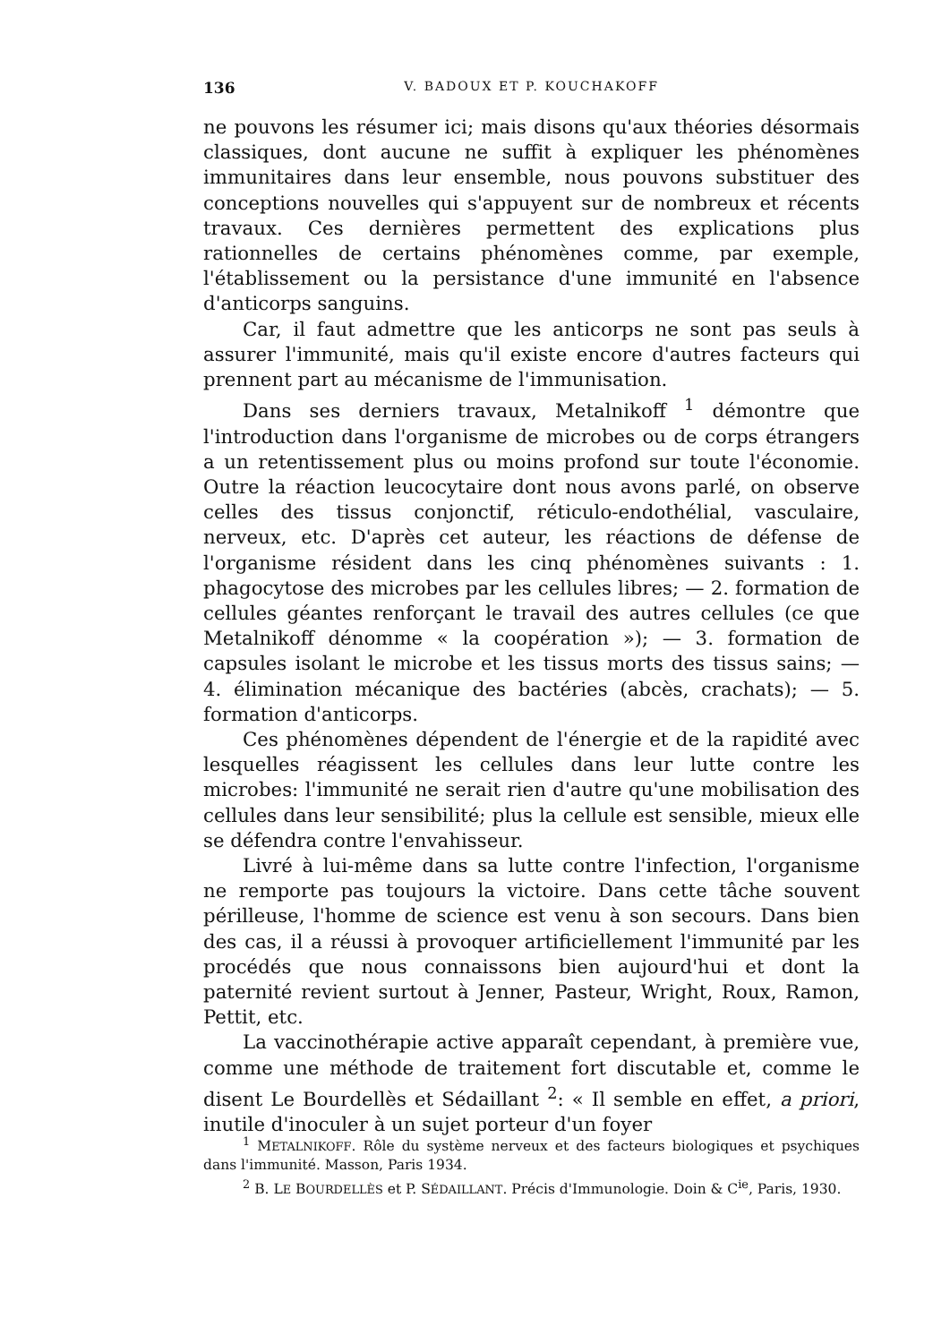136 V. BADOUX ET P. KOUCHAKOFF
ne pouvons les résumer ici; mais disons qu'aux théories désormais classiques, dont aucune ne suffit à expliquer les phénomènes immunitaires dans leur ensemble, nous pouvons substituer des conceptions nouvelles qui s'appuyent sur de nombreux et récents travaux. Ces dernières permettent des explications plus rationnelles de certains phénomènes comme, par exemple, l'établissement ou la persistance d'une immunité en l'absence d'anticorps sanguins.
Car, il faut admettre que les anticorps ne sont pas seuls à assurer l'immunité, mais qu'il existe encore d'autres facteurs qui prennent part au mécanisme de l'immunisation.
Dans ses derniers travaux, Metalnikoff <sup>1</sup> démontre que l'introduction dans l'organisme de microbes ou de corps étrangers a un retentissement plus ou moins profond sur toute l'économie. Outre la réaction leucocytaire dont nous avons parlé, on observe celles des tissus conjonctif, réticulo-endothélial, vasculaire, nerveux, etc. D'après cet auteur, les réactions de défense de l'organisme résident dans les cinq phénomènes suivants : 1. phagocytose des microbes par les cellules libres; — 2. formation de cellules géantes renforçant le travail des autres cellules (ce que Metalnikoff dénomme « la coopération »); — 3. formation de capsules isolant le microbe et les tissus morts des tissus sains; — 4. élimination mécanique des bactéries (abcès, crachats); — 5. formation d'anticorps.
Ces phénomènes dépendent de l'énergie et de la rapidité avec lesquelles réagissent les cellules dans leur lutte contre les microbes: l'immunité ne serait rien d'autre qu'une mobilisation des cellules dans leur sensibilité; plus la cellule est sensible, mieux elle se défendra contre l'envahisseur.
Livré à lui-même dans sa lutte contre l'infection, l'organisme ne remporte pas toujours la victoire. Dans cette tâche souvent périlleuse, l'homme de science est venu à son secours. Dans bien des cas, il a réussi à provoquer artificiellement l'immunité par les procédés que nous connaissons bien aujourd'hui et dont la paternité revient surtout à Jenner, Pasteur, Wright, Roux, Ramon, Pettit, etc.
La vaccinothérapie active apparaît cependant, à première vue, comme une méthode de traitement fort discutable et, comme le disent Le Bourdellès et Sédaillant <sup>2</sup>: « Il semble en effet, a priori, inutile d'inoculer à un sujet porteur d'un foyer
<sup>1</sup> METALNIKOFF. Rôle du système nerveux et des facteurs biologiques et psychiques dans l'immunité. Masson, Paris 1934.
<sup>2</sup> B. LE BOURDELLÈS et P. SÉDAILLANT. Précis d'Immunologie. Doin & C<sup>ie</sup>, Paris, 1930.